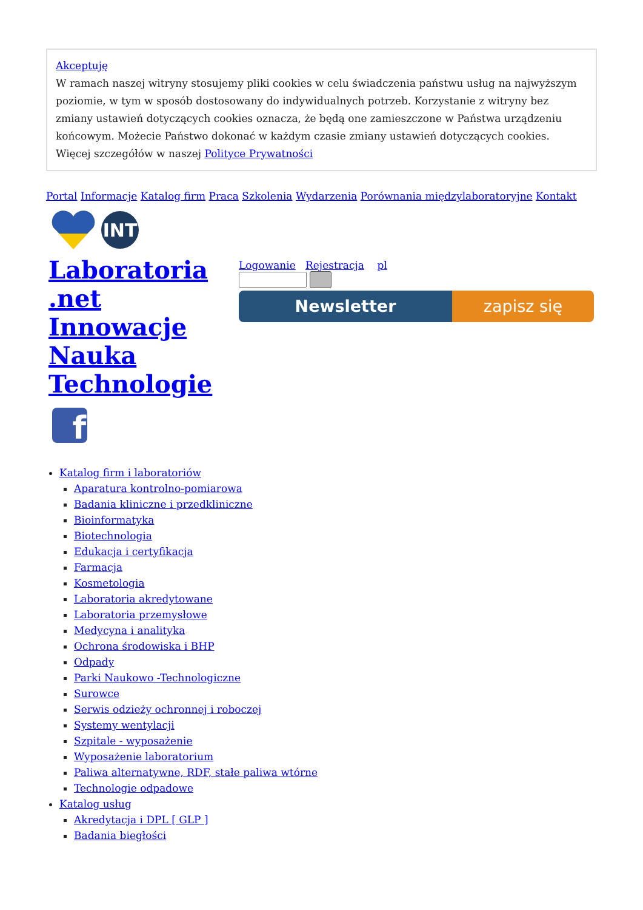Akceptuję
W ramach naszej witryny stosujemy pliki cookies w celu świadczenia państwu usług na najwyższym poziomie, w tym w sposób dostosowany do indywidualnych potrzeb. Korzystanie z witryny bez zmiany ustawień dotyczących cookies oznacza, że będą one zamieszczone w Państwa urządzeniu końcowym. Możecie Państwo dokonać w każdym czasie zmiany ustawień dotyczących cookies. Więcej szczegółów w naszej Polityce Prywatności
Portal Informacje Katalog firm Praca Szkolenia Wydarzenia Porównania międzylaboratoryjne Kontakt
INT
Laboratoria .net Innowacje Nauka Technologie
Logowanie Rejestracja pl
Newsletter zapisz się
f
Katalog firm i laboratoriów
Aparatura kontrolno-pomiarowa
Badania kliniczne i przedkliniczne
Bioinformatyka
Biotechnologia
Edukacja i certyfikacja
Farmacja
Kosmetologia
Laboratoria akredytowane
Laboratoria przemysłowe
Medycyna i analityka
Ochrona środowiska i BHP
Odpady
Parki Naukowo -Technologiczne
Surowce
Serwis odzieży ochronnej i roboczej
Systemy wentylacji
Szpitale - wyposażenie
Wyposażenie laboratorium
Paliwa alternatywne, RDF, stałe paliwa wtórne
Technologie odpadowe
Katalog usług
Akredytacja i DPL [ GLP ]
Badania biegłości